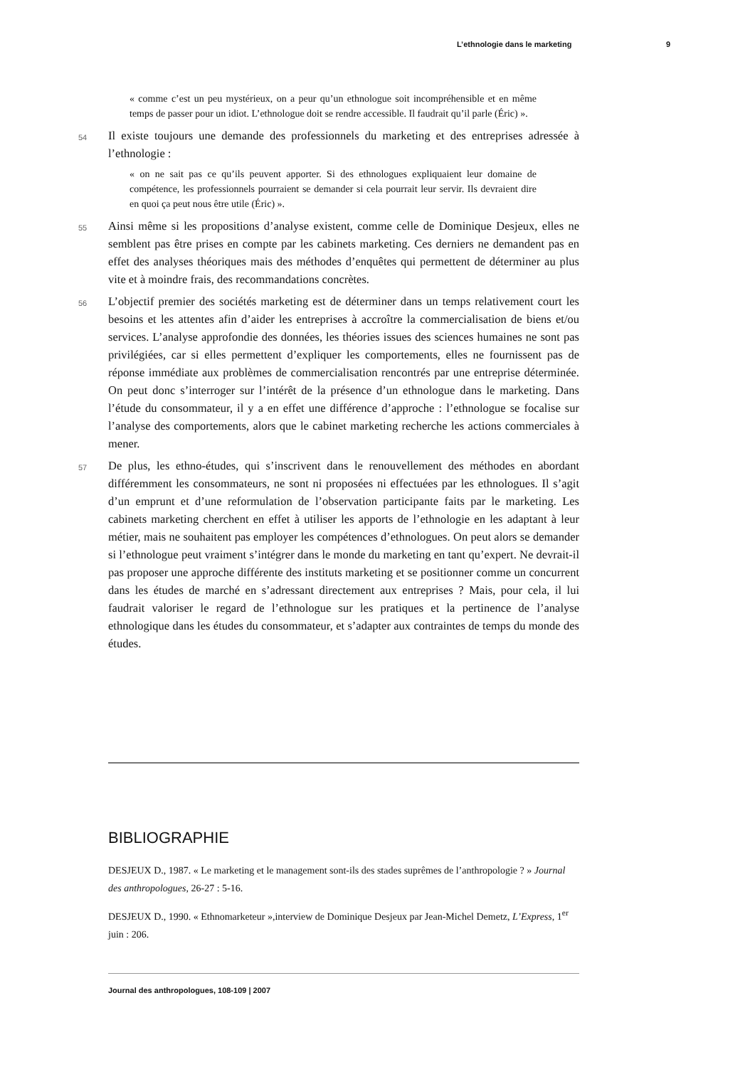L’ethnologie dans le marketing 9
« comme c’est un peu mystérieux, on a peur qu’un ethnologue soit incompréhensible et en même temps de passer pour un idiot. L’ethnologue doit se rendre accessible. Il faudrait qu’il parle (Éric) ».
54
Il existe toujours une demande des professionnels du marketing et des entreprises adressée à l’ethnologie :
« on ne sait pas ce qu’ils peuvent apporter. Si des ethnologues expliquaient leur domaine de compétence, les professionnels pourraient se demander si cela pourrait leur servir. Ils devraient dire en quoi ça peut nous être utile (Éric) ».
55
Ainsi même si les propositions d’analyse existent, comme celle de Dominique Desjeux, elles ne semblent pas être prises en compte par les cabinets marketing. Ces derniers ne demandent pas en effet des analyses théoriques mais des méthodes d’enquêtes qui permettent de déterminer au plus vite et à moindre frais, des recommandations concrètes.
56
L’objectif premier des sociétés marketing est de déterminer dans un temps relativement court les besoins et les attentes afin d’aider les entreprises à accroître la commercialisation de biens et/ou services. L’analyse approfondie des données, les théories issues des sciences humaines ne sont pas privilégiées, car si elles permettent d’expliquer les comportements, elles ne fournissent pas de réponse immédiate aux problèmes de commercialisation rencontrés par une entreprise déterminée. On peut donc s’interroger sur l’intérêt de la présence d’un ethnologue dans le marketing. Dans l’étude du consommateur, il y a en effet une différence d’approche : l’ethnologue se focalise sur l’analyse des comportements, alors que le cabinet marketing recherche les actions commerciales à mener.
57
De plus, les ethno-études, qui s’inscrivent dans le renouvellement des méthodes en abordant différemment les consommateurs, ne sont ni proposées ni effectuées par les ethnologues. Il s’agit d’un emprunt et d’une reformulation de l’observation participante faits par le marketing. Les cabinets marketing cherchent en effet à utiliser les apports de l’ethnologie en les adaptant à leur métier, mais ne souhaitent pas employer les compétences d’ethnologues. On peut alors se demander si l’ethnologue peut vraiment s’intégrer dans le monde du marketing en tant qu’expert. Ne devrait-il pas proposer une approche différente des instituts marketing et se positionner comme un concurrent dans les études de marché en s’adressant directement aux entreprises ? Mais, pour cela, il lui faudrait valoriser le regard de l’ethnologue sur les pratiques et la pertinence de l’analyse ethnologique dans les études du consommateur, et s’adapter aux contraintes de temps du monde des études.
BIBLIOGRAPHIE
DESJEUX D., 1987. « Le marketing et le management sont-ils des stades suprêmes de l’anthropologie ? » Journal des anthropologues, 26-27 : 5-16.
DESJEUX D., 1990. « Ethnomarketeur »,interview de Dominique Desjeux par Jean-Michel Demetz, L’Express, 1<sup>er</sup> juin : 206.
Journal des anthropologues, 108-109 | 2007